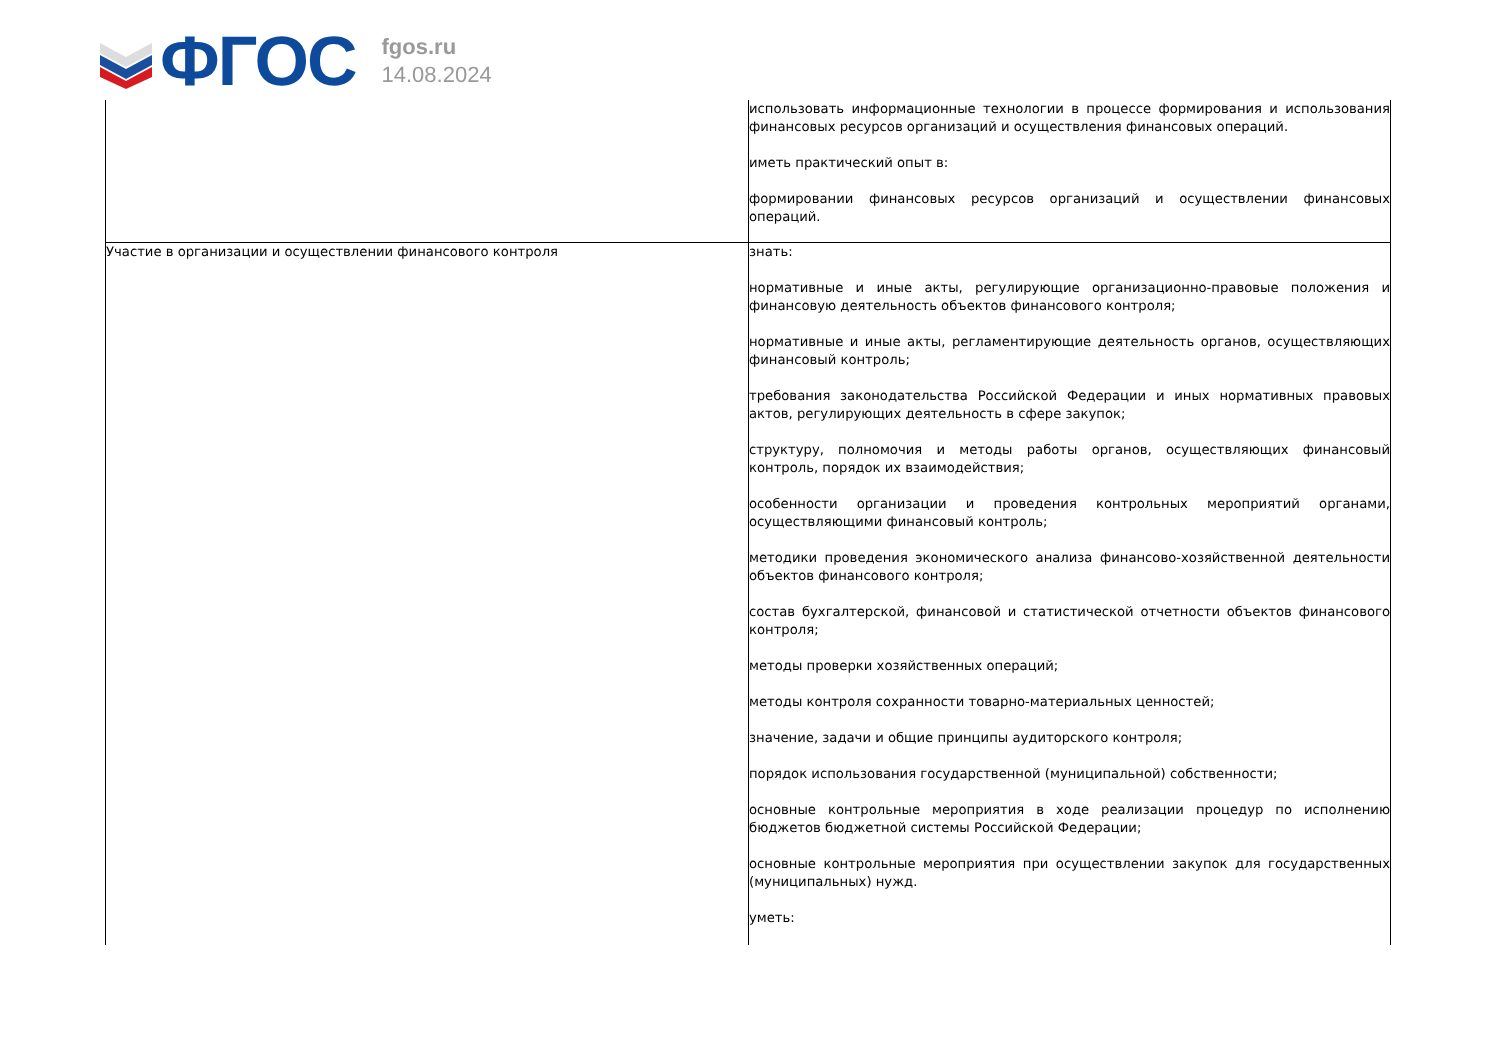ФГОС
fgos.ru
14.08.2024
| | использовать информационные технологии в процессе формирования и использования финансовых ресурсов организаций и осуществления финансовых операций. иметь практический опыт в: формировании финансовых ресурсов организаций и осуществлении финансовых операций. |
| Участие в организации и осуществлении финансового контроля | знать: нормативные и иные акты, регулирующие организационно-правовые положения и финансовую деятельность объектов финансового контроля; нормативные и иные акты, регламентирующие деятельность органов, осуществляющих финансовый контроль; требования законодательства Российской Федерации и иных нормативных правовых актов, регулирующих деятельность в сфере закупок; структуру, полномочия и методы работы органов, осуществляющих финансовый контроль, порядок их взаимодействия; особенности организации и проведения контрольных мероприятий органами, осуществляющими финансовый контроль; методики проведения экономического анализа финансово-хозяйственной деятельности объектов финансового контроля; состав бухгалтерской, финансовой и статистической отчетности объектов финансового контроля; методы проверки хозяйственных операций; методы контроля сохранности товарно-материальных ценностей; значение, задачи и общие принципы аудиторского контроля; порядок использования государственной (муниципальной) собственности; основные контрольные мероприятия в ходе реализации процедур по исполнению бюджетов бюджетной системы Российской Федерации; основные контрольные мероприятия при осуществлении закупок для государственных (муниципальных) нужд. уметь: |